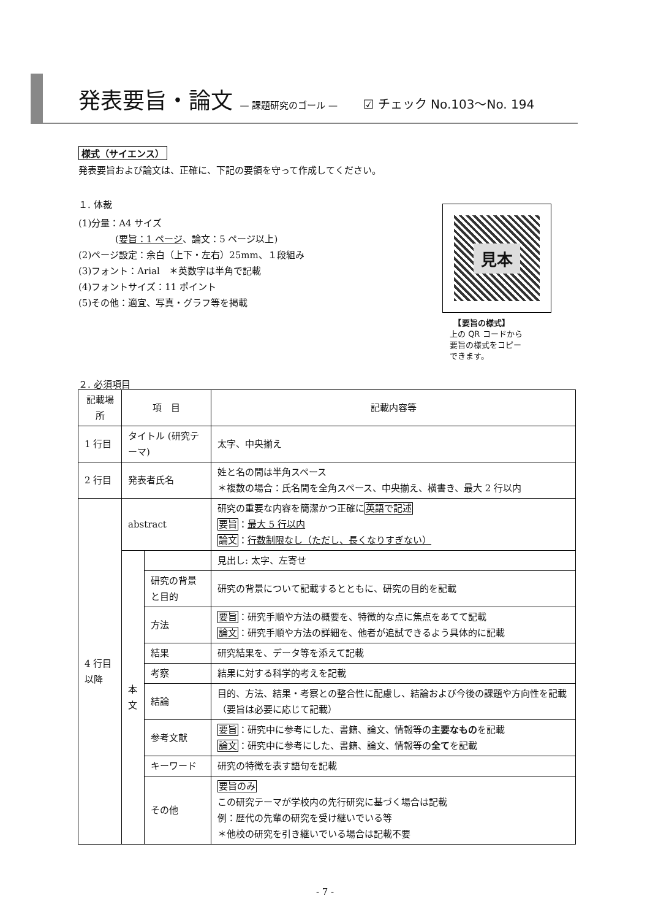発表要旨・論文 — 課題研究のゴール — ☑ チェック No.103〜No. 194
様式（サイエンス）
発表要旨および論文は、正確に、下記の要領を守って作成してください。
１. 体裁
(1)分量：A4 サイズ
　　　　(要旨：1 ページ、論文：5 ページ以上)
(2)ページ設定：余白（上下・左右）25mm、１段組み
(3)フォント：Arial　＊英数字は半角で記載
(4)フォントサイズ：11 ポイント
(5)その他：適宜、写真・グラフ等を掲載
２. 必須項目
見本
　【要旨の様式】
上の QR コードから
要旨の様式をコピー
できます。
| 記載場所 | 項 目 | | 記載内容等 |
| --- | --- | --- | --- |
| 1 行目 | タイトル (研究テーマ) | | 太字、中央揃え |
| 2 行目 | 発表者氏名 | | 姓と名の間は半角スペース ＊複数の場合：氏名間を全角スペース、中央揃え、横書き、最大 2 行以内 |
| 4 行目 以降 | abstract | | 研究の重要な内容を簡潔かつ正確に 英語で記述 要旨 ： 最大 5 行以内 論文 ： 行数制限なし（ただし、長くなりすぎない） |
| | 本 文 | | 見出し: 太字、左寄せ |
| | | 研究の背景と目的 | 研究の背景について記載するとともに、研究の目的を記載 |
| | | 方法 | 要旨 ：研究手順や方法の概要を、特徴的な点に焦点をあてて記載 論文 ：研究手順や方法の詳細を、他者が追試できるよう具体的に記載 |
| | | 結果 | 研究結果を、データ等を添えて記載 |
| | | 考察 | 結果に対する科学的考えを記載 |
| | | 結論 | 目的、方法、結果・考察との整合性に配慮し、結論および今後の課題や方向性を記載（要旨は必要に応じて記載） |
| | | 参考文献 | 要旨 ：研究中に参考にした、書籍、論文、情報等の 主要なもの を記載 論文 ：研究中に参考にした、書籍、論文、情報等の 全て を記載 |
| | | キーワード | 研究の特徴を表す語句を記載 |
| | | その他 | 要旨のみ この研究テーマが学校内の先行研究に基づく場合は記載 例：歴代の先輩の研究を受け継いでいる等 ＊他校の研究を引き継いでいる場合は記載不要 |
- 7 -